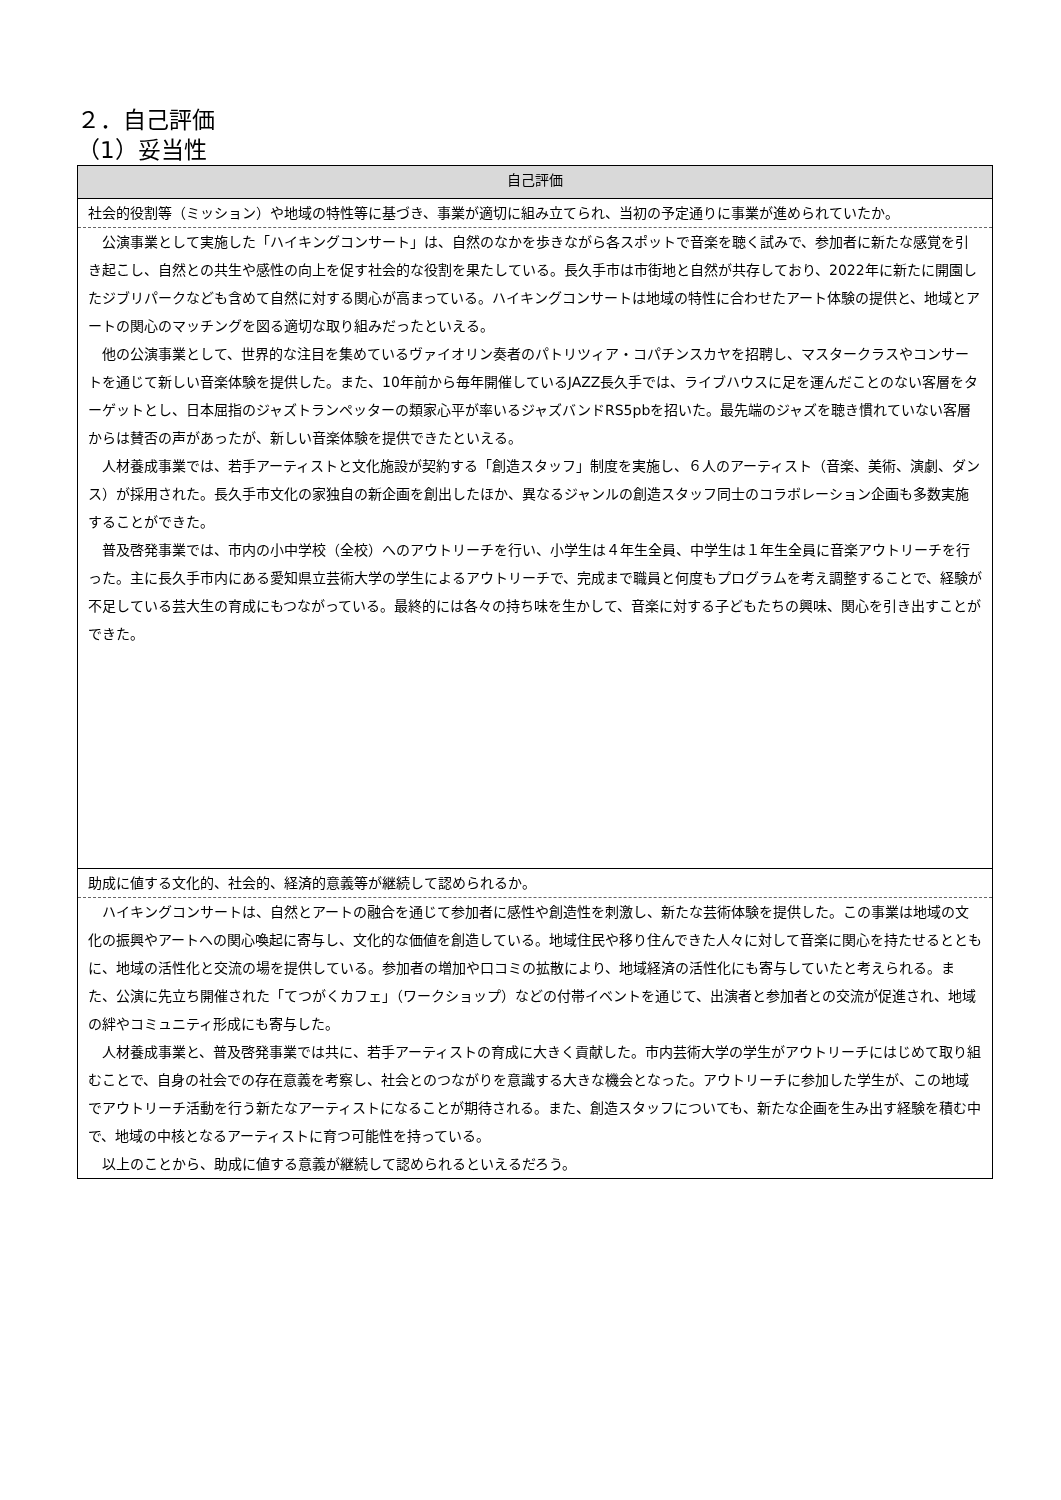２．自己評価
（1）妥当性
| 自己評価 |
| --- |
| 社会的役割等（ミッション）や地域の特性等に基づき、事業が適切に組み立てられ、当初の予定通りに事業が進められていたか。 |
| 公演事業として実施した「ハイキングコンサート」は、自然のなかを歩きながら各スポットで音楽を聴く試みで、参加者に新たな感覚を引き起こし、自然との共生や感性の向上を促す社会的な役割を果たしている。長久手市は市街地と自然が共存しており、2022年に新たに開園したジブリパークなども含めて自然に対する関心が高まっている。ハイキングコンサートは地域の特性に合わせたアート体験の提供と、地域とアートの関心のマッチングを図る適切な取り組みだったといえる。 他の公演事業として、世界的な注目を集めているヴァイオリン奏者のパトリツィア・コパチンスカヤを招聘し、マスタークラスやコンサートを通じて新しい音楽体験を提供した。また、10年前から毎年開催しているJAZZ長久手では、ライブハウスに足を運んだことのない客層をターゲットとし、日本屈指のジャズトランペッターの類家心平が率いるジャズバンドRS5pbを招いた。最先端のジャズを聴き慣れていない客層からは賛否の声があったが、新しい音楽体験を提供できたといえる。 人材養成事業では、若手アーティストと文化施設が契約する「創造スタッフ」制度を実施し、６人のアーティスト（音楽、美術、演劇、ダンス）が採用された。長久手市文化の家独自の新企画を創出したほか、異なるジャンルの創造スタッフ同士のコラボレーション企画も多数実施することができた。 普及啓発事業では、市内の小中学校（全校）へのアウトリーチを行い、小学生は４年生全員、中学生は１年生全員に音楽アウトリーチを行った。主に長久手市内にある愛知県立芸術大学の学生によるアウトリーチで、完成まで職員と何度もプログラムを考え調整することで、経験が不足している芸大生の育成にもつながっている。最終的には各々の持ち味を生かして、音楽に対する子どもたちの興味、関心を引き出すことができた。 |
| 助成に値する文化的、社会的、経済的意義等が継続して認められるか。 |
| ハイキングコンサートは、自然とアートの融合を通じて参加者に感性や創造性を刺激し、新たな芸術体験を提供した。この事業は地域の文化の振興やアートへの関心喚起に寄与し、文化的な価値を創造している。地域住民や移り住んできた人々に対して音楽に関心を持たせるとともに、地域の活性化と交流の場を提供している。参加者の増加や口コミの拡散により、地域経済の活性化にも寄与していたと考えられる。また、公演に先立ち開催された「てつがくカフェ」（ワークショップ）などの付帯イベントを通じて、出演者と参加者との交流が促進され、地域の絆やコミュニティ形成にも寄与した。 人材養成事業と、普及啓発事業では共に、若手アーティストの育成に大きく貢献した。市内芸術大学の学生がアウトリーチにはじめて取り組むことで、自身の社会での存在意義を考察し、社会とのつながりを意識する大きな機会となった。アウトリーチに参加した学生が、この地域でアウトリーチ活動を行う新たなアーティストになることが期待される。また、創造スタッフについても、新たな企画を生み出す経験を積む中で、地域の中核となるアーティストに育つ可能性を持っている。 以上のことから、助成に値する意義が継続して認められるといえるだろう。 |